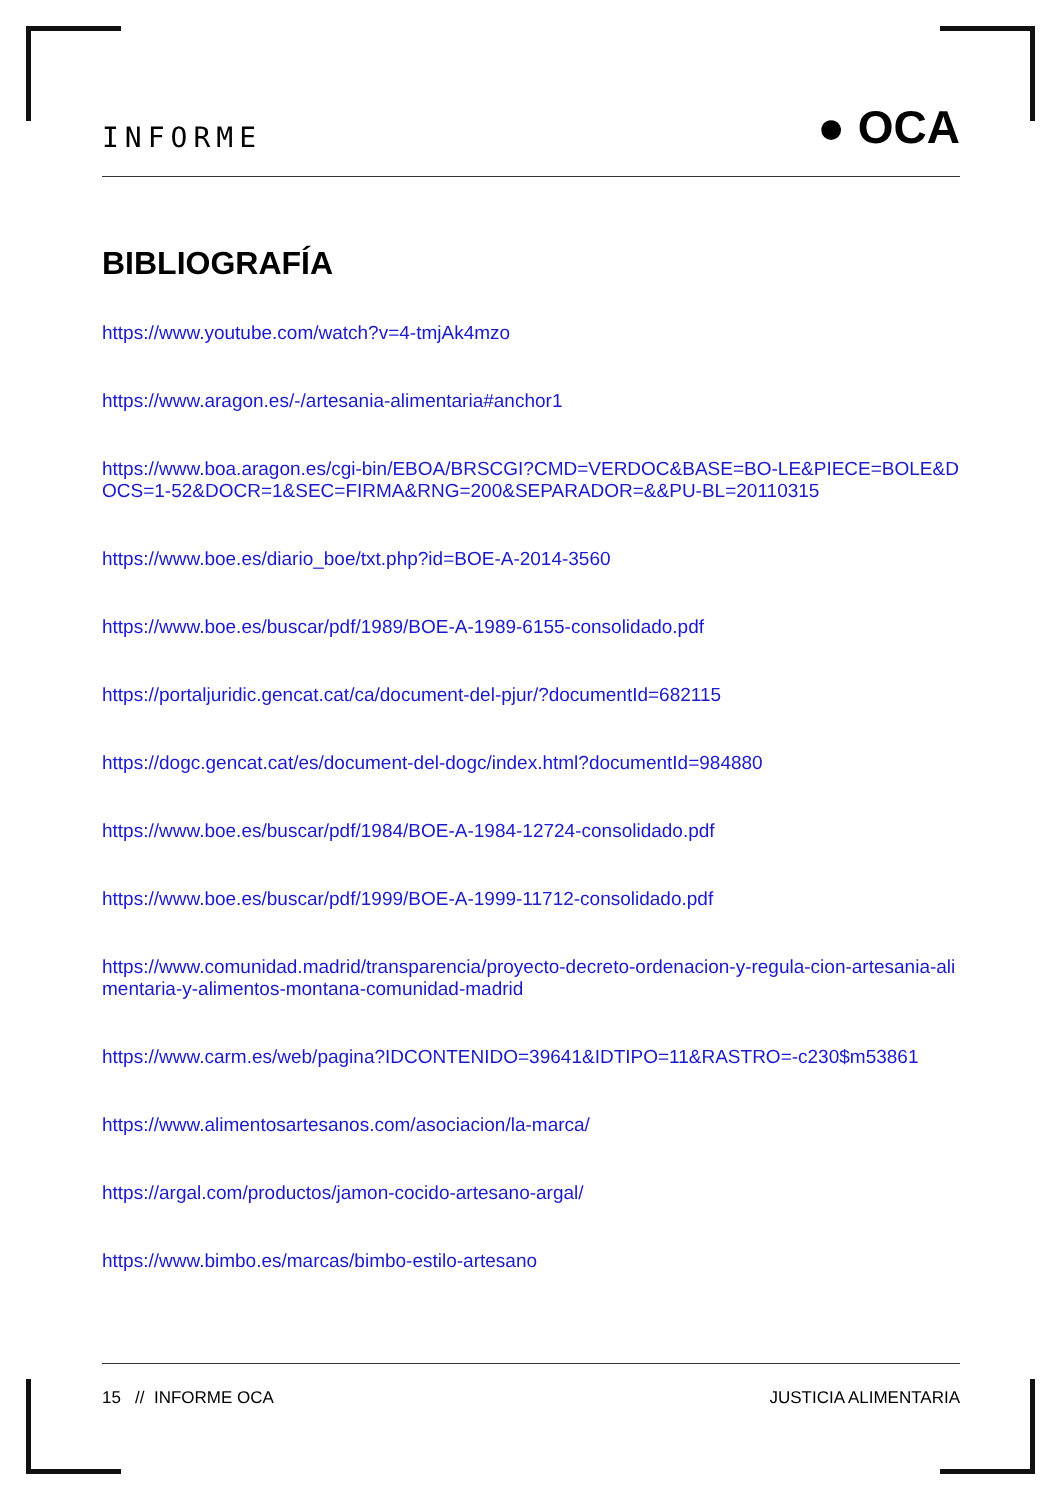INFORME ● OCA
BIBLIOGRAFÍA
https://www.youtube.com/watch?v=4-tmjAk4mzo
https://www.aragon.es/-/artesania-alimentaria#anchor1
https://www.boa.aragon.es/cgi-bin/EBOA/BRSCGI?CMD=VERDOC&BASE=BO-LE&PIECE=BOLE&DOCS=1-52&DOCR=1&SEC=FIRMA&RNG=200&SEPARADOR=&&PU-BL=20110315
https://www.boe.es/diario_boe/txt.php?id=BOE-A-2014-3560
https://www.boe.es/buscar/pdf/1989/BOE-A-1989-6155-consolidado.pdf
https://portaljuridic.gencat.cat/ca/document-del-pjur/?documentId=682115
https://dogc.gencat.cat/es/document-del-dogc/index.html?documentId=984880
https://www.boe.es/buscar/pdf/1984/BOE-A-1984-12724-consolidado.pdf
https://www.boe.es/buscar/pdf/1999/BOE-A-1999-11712-consolidado.pdf
https://www.comunidad.madrid/transparencia/proyecto-decreto-ordenacion-y-regula-cion-artesania-alimentaria-y-alimentos-montana-comunidad-madrid
https://www.carm.es/web/pagina?IDCONTENIDO=39641&IDTIPO=11&RASTRO=-c230$m53861
https://www.alimentosartesanos.com/asociacion/la-marca/
https://argal.com/productos/jamon-cocido-artesano-argal/
https://www.bimbo.es/marcas/bimbo-estilo-artesano
15 // INFORME OCA JUSTICIA ALIMENTARIA